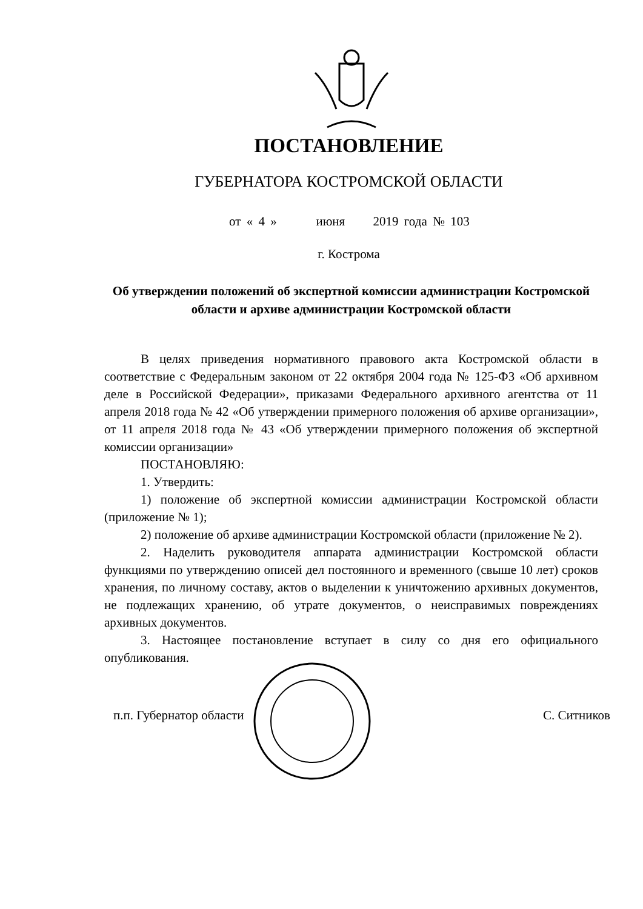ПОСТАНОВЛЕНИЕ
ГУБЕРНАТОРА КОСТРОМСКОЙ ОБЛАСТИ
от « 4 » июня 2019 года № 103
г. Кострома
Об утверждении положений об экспертной комиссии администрации Костромской области и архиве администрации Костромской области
В целях приведения нормативного правового акта Костромской области в соответствие с Федеральным законом от 22 октября 2004 года № 125-ФЗ «Об архивном деле в Российской Федерации», приказами Федерального архивного агентства от 11 апреля 2018 года № 42 «Об утверждении примерного положения об архиве организации», от 11 апреля 2018 года № 43 «Об утверждении примерного положения об экспертной комиссии организации»
ПОСТАНОВЛЯЮ:
1. Утвердить:
1) положение об экспертной комиссии администрации Костромской области (приложение № 1);
2) положение об архиве администрации Костромской области (приложение № 2).
2. Наделить руководителя аппарата администрации Костромской области функциями по утверждению описей дел постоянного и временного (свыше 10 лет) сроков хранения, по личному составу, актов о выделении к уничтожению архивных документов, не подлежащих хранению, об утрате документов, о неисправимых повреждениях архивных документов.
3. Настоящее постановление вступает в силу со дня его официального опубликования.
п.п. Губернатор области С. Ситников